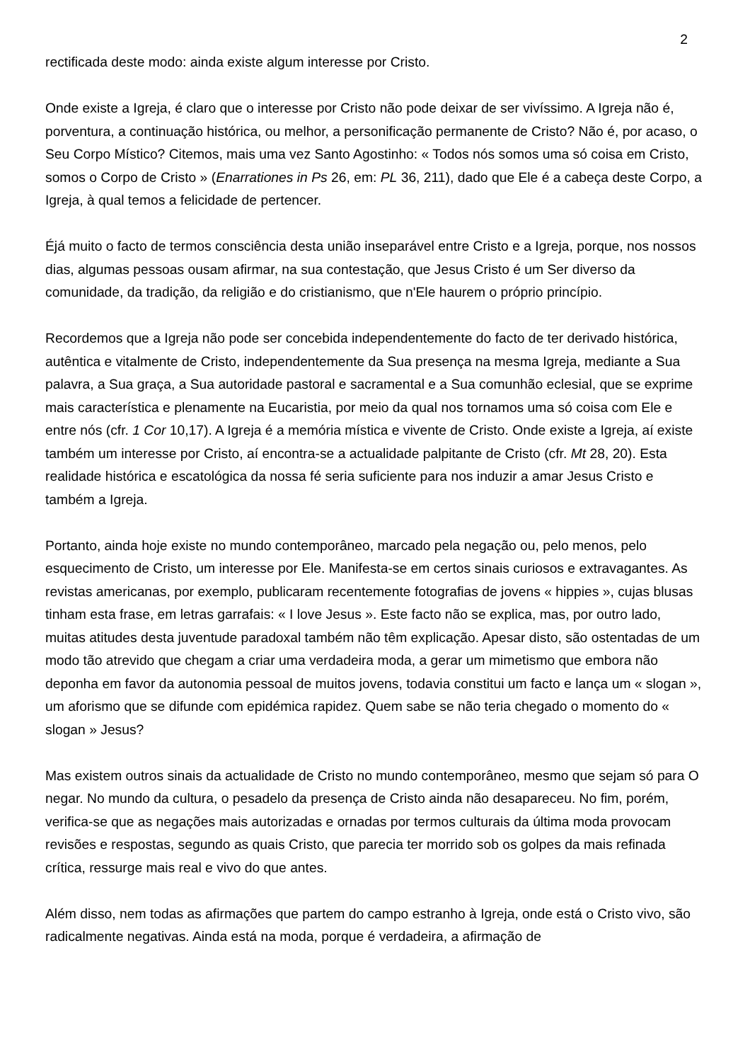2
rectificada deste modo: ainda existe algum interesse por Cristo.
Onde existe a Igreja, é claro que o interesse por Cristo não pode deixar de ser vivíssimo. A Igreja não é, porventura, a continuação histórica, ou melhor, a personificação permanente de Cristo? Não é, por acaso, o Seu Corpo Místico? Citemos, mais uma vez Santo Agostinho: « Todos nós somos uma só coisa em Cristo, somos o Corpo de Cristo » (Enarrationes in Ps 26, em: PL 36, 211), dado que Ele é a cabeça deste Corpo, a Igreja, à qual temos a felicidade de pertencer.
Éjá muito o facto de termos consciência desta união inseparável entre Cristo e a Igreja, porque, nos nossos dias, algumas pessoas ousam afirmar, na sua contestação, que Jesus Cristo é um Ser diverso da comunidade, da tradição, da religião e do cristianismo, que n'Ele haurem o próprio princípio.
Recordemos que a Igreja não pode ser concebida independentemente do facto de ter derivado histórica, autêntica e vitalmente de Cristo, independentemente da Sua presença na mesma Igreja, mediante a Sua palavra, a Sua graça, a Sua autoridade pastoral e sacramental e a Sua comunhão eclesial, que se exprime mais característica e plenamente na Eucaristia, por meio da qual nos tornamos uma só coisa com Ele e entre nós (cfr. 1 Cor 10,17). A Igreja é a memória mística e vivente de Cristo. Onde existe a Igreja, aí existe também um interesse por Cristo, aí encontra-se a actualidade palpitante de Cristo (cfr. Mt 28, 20). Esta realidade histórica e escatológica da nossa fé seria suficiente para nos induzir a amar Jesus Cristo e também a Igreja.
Portanto, ainda hoje existe no mundo contemporâneo, marcado pela negação ou, pelo menos, pelo esquecimento de Cristo, um interesse por Ele. Manifesta-se em certos sinais curiosos e extravagantes. As revistas americanas, por exemplo, publicaram recentemente fotografias de jovens « hippies », cujas blusas tinham esta frase, em letras garrafais: « I love Jesus ». Este facto não se explica, mas, por outro lado, muitas atitudes desta juventude paradoxal também não têm explicação. Apesar disto, são ostentadas de um modo tão atrevido que chegam a criar uma verdadeira moda, a gerar um mimetismo que embora não deponha em favor da autonomia pessoal de muitos jovens, todavia constitui um facto e lança um « slogan », um aforismo que se difunde com epidémica rapidez. Quem sabe se não teria chegado o momento do « slogan » Jesus?
Mas existem outros sinais da actualidade de Cristo no mundo contemporâneo, mesmo que sejam só para O negar. No mundo da cultura, o pesadelo da presença de Cristo ainda não desapareceu. No fim, porém, verifica-se que as negações mais autorizadas e ornadas por termos culturais da última moda provocam revisões e respostas, segundo as quais Cristo, que parecia ter morrido sob os golpes da mais refinada crítica, ressurge mais real e vivo do que antes.
Além disso, nem todas as afirmações que partem do campo estranho à Igreja, onde está o Cristo vivo, são radicalmente negativas. Ainda está na moda, porque é verdadeira, a afirmação de